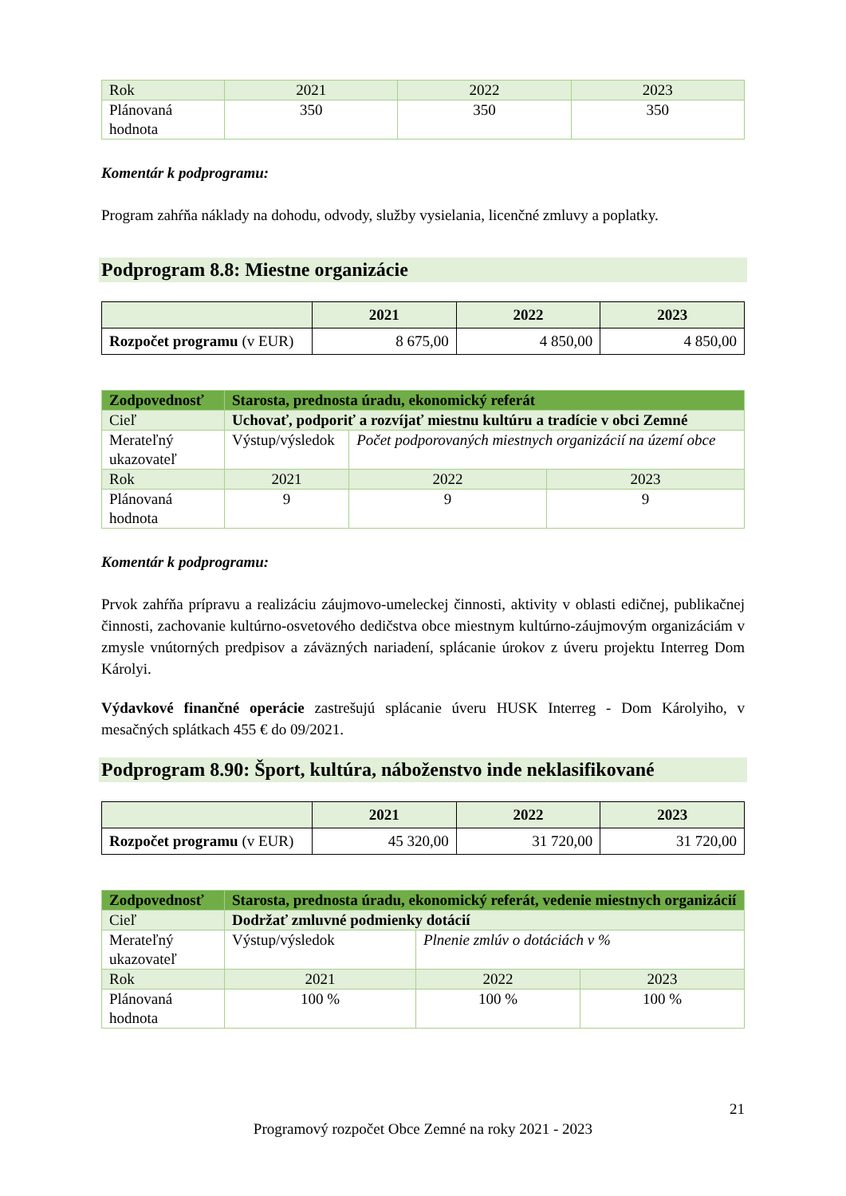| Rok | 2021 | 2022 | 2023 |
| Plánovaná hodnota | 350 | 350 | 350 |
Komentár k podprogramu:
Program zahŕňa náklady na dohodu, odvody, služby vysielania, licenčné zmluvy a poplatky.
Podprogram 8.8: Miestne organizácie
| | 2021 | 2022 | 2023 |
| --- | --- | --- | --- |
| Rozpočet programu (v EUR) | 8 675,00 | 4 850,00 | 4 850,00 |
| Zodpovednosť | Starosta, prednosta úradu, ekonomický referát | | |
| Cieľ | Uchovať, podporiť a rozvíjať miestnu kultúru a tradície v obci Zemné | | |
| Merateľný ukazovateľ | Výstup/výsledok | Počet podporovaných miestnych organizácií na území obce | |
| Rok | 2021 | 2022 | 2023 |
| Plánovaná hodnota | 9 | 9 | 9 |
Komentár k podprogramu:
Prvok zahŕňa prípravu a realizáciu záujmovo-umeleckej činnosti, aktivity v oblasti edičnej, publikačnej činnosti, zachovanie kultúrno-osvetového dedičstva obce miestnym kultúrno-záujmovým organizáciám v zmysle vnútorných predpisov a záväzných nariadení, splácanie úrokov z úveru projektu Interreg Dom Károlyi.
Výdavkové finančné operácie zastrešujú splácanie úveru HUSK Interreg - Dom Károlyiho, v mesačných splátkach 455 € do 09/2021.
Podprogram 8.90: Šport, kultúra, náboženstvo inde neklasifikované
| | 2021 | 2022 | 2023 |
| --- | --- | --- | --- |
| Rozpočet programu (v EUR) | 45 320,00 | 31 720,00 | 31 720,00 |
| Zodpovednosť | Starosta, prednosta úradu, ekonomický referát, vedenie miestnych organizácií | | |
| Cieľ | Dodržať zmluvné podmienky dotácií | | |
| Merateľný ukazovateľ | Výstup/výsledok | Plnenie zmlúv o dotáciách v % | |
| Rok | 2021 | 2022 | 2023 |
| Plánovaná hodnota | 100 % | 100 % | 100 % |
21
Programový rozpočet Obce Zemné na roky 2021 - 2023